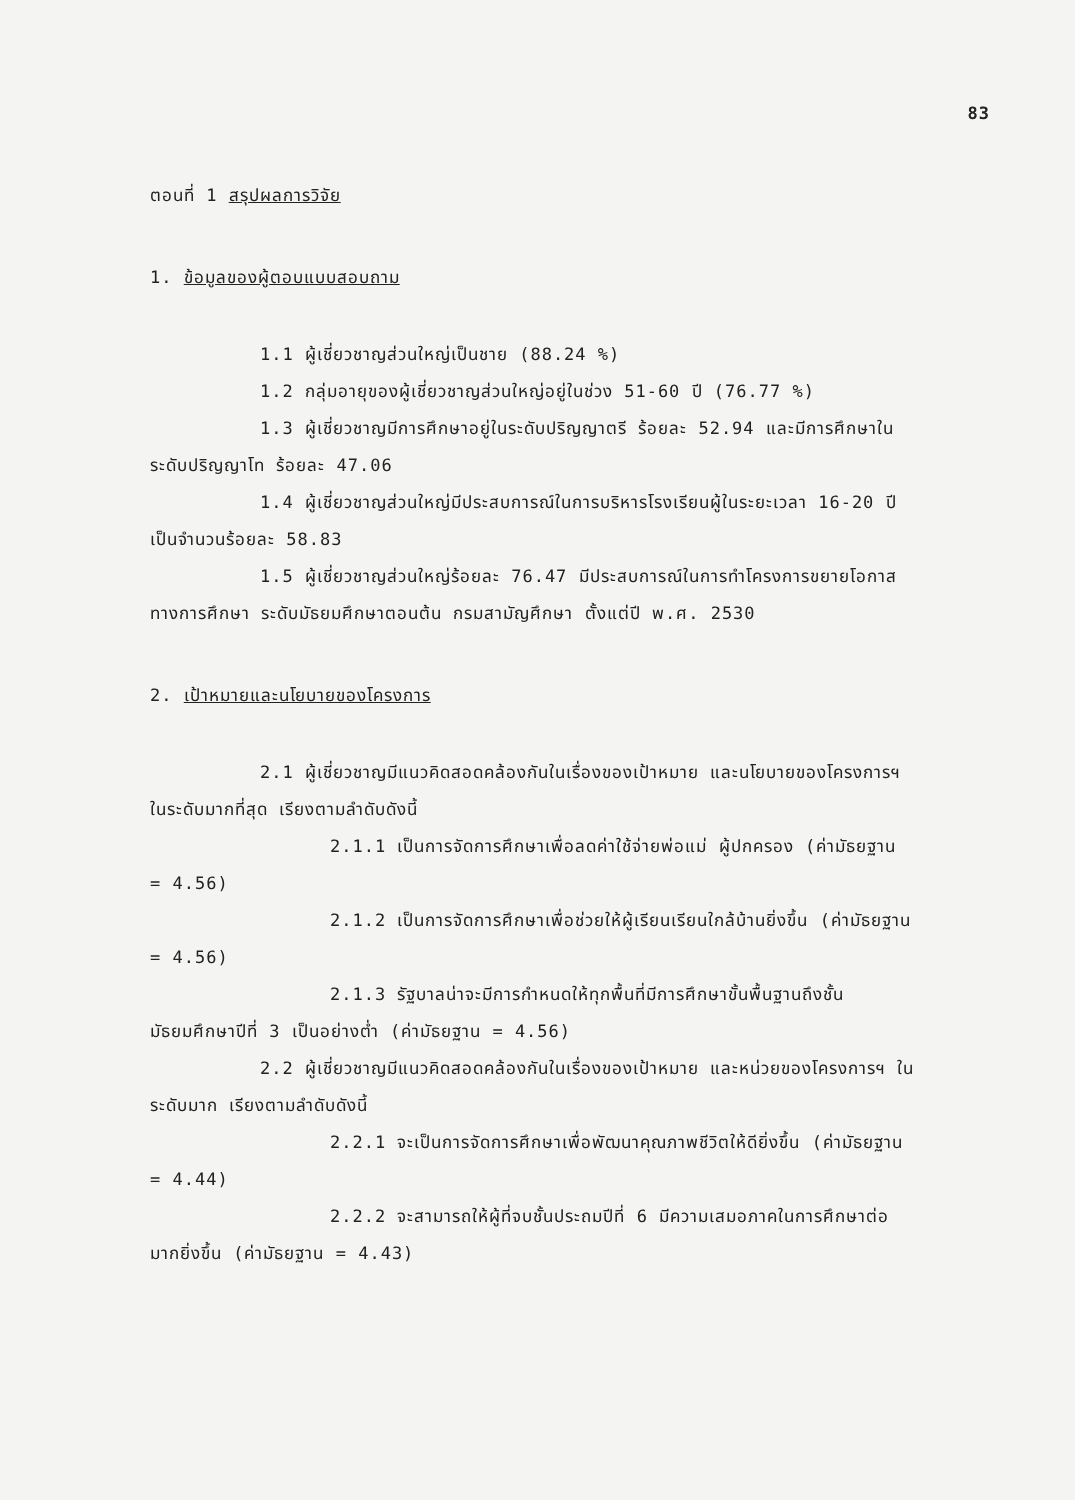83
ตอนที่ 1 สรุปผลการวิจัย
1. ข้อมูลของผู้ตอบแบบสอบถาม
1.1 ผู้เชี่ยวชาญส่วนใหญ่เป็นชาย (88.24 %)
1.2 กลุ่มอายุของผู้เชี่ยวชาญส่วนใหญ่อยู่ในช่วง 51-60 ปี (76.77 %)
1.3 ผู้เชี่ยวชาญมีการศึกษาอยู่ในระดับปริญญาตรี ร้อยละ 52.94 และมีการศึกษาในระดับปริญญาโท ร้อยละ 47.06
1.4 ผู้เชี่ยวชาญส่วนใหญ่มีประสบการณ์ในการบริหารโรงเรียนผู้ในระยะเวลา 16-20 ปี เป็นจำนวนร้อยละ 58.83
1.5 ผู้เชี่ยวชาญส่วนใหญ่ร้อยละ 76.47 มีประสบการณ์ในการทำโครงการขยายโอกาสทางการศึกษา ระดับมัธยมศึกษาตอนต้น กรมสามัญศึกษา ตั้งแต่ปี พ.ศ. 2530
2. เป้าหมายและนโยบายของโครงการ
2.1 ผู้เชี่ยวชาญมีแนวคิดสอดคล้องกันในเรื่องของเป้าหมาย และนโยบายของโครงการฯ ในระดับมากที่สุด เรียงตามลำดับดังนี้
2.1.1 เป็นการจัดการศึกษาเพื่อลดค่าใช้จ่ายพ่อแม่ ผู้ปกครอง (ค่ามัธยฐาน = 4.56)
2.1.2 เป็นการจัดการศึกษาเพื่อช่วยให้ผู้เรียนเรียนใกล้บ้านยิ่งขึ้น (ค่ามัธยฐาน = 4.56)
2.1.3 รัฐบาลน่าจะมีการกำหนดให้ทุกพื้นที่มีการศึกษาขั้นพื้นฐานถึงชั้นมัธยมศึกษาปีที่ 3 เป็นอย่างต่ำ (ค่ามัธยฐาน = 4.56)
2.2 ผู้เชี่ยวชาญมีแนวคิดสอดคล้องกันในเรื่องของเป้าหมาย และหน่วยของโครงการฯ ในระดับมาก เรียงตามลำดับดังนี้
2.2.1 จะเป็นการจัดการศึกษาเพื่อพัฒนาคุณภาพชีวิตให้ดียิ่งขึ้น (ค่ามัธยฐาน = 4.44)
2.2.2 จะสามารถให้ผู้ที่จบชั้นประถมปีที่ 6 มีความเสมอภาคในการศึกษาต่อมากยิ่งขึ้น (ค่ามัธยฐาน = 4.43)